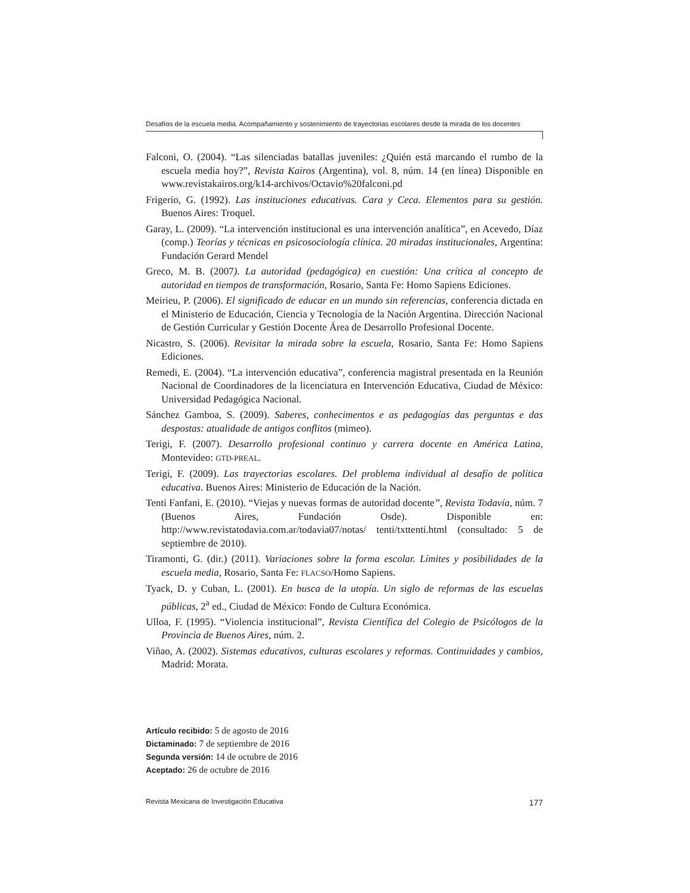Desafíos de la escuela media. Acompañamiento y sostenimiento de trayectorias escolares desde la mirada de los docentes
Falconi, O. (2004). “Las silenciadas batallas juveniles: ¿Quién está marcando el rumbo de la escuela media hoy?”, Revista Kairos (Argentina), vol. 8, núm. 14 (en línea) Disponible en www.revistakairos.org/k14-archivos/Octavio%20falconi.pd
Frigerio, G. (1992). Las instituciones educativas. Cara y Ceca. Elementos para su gestión. Buenos Aires: Troquel.
Garay, L. (2009). “La intervención institucional es una intervención analítica”, en Acevedo, Díaz (comp.) Teorías y técnicas en psicosociología clínica. 20 miradas institucionales, Argentina: Fundación Gerard Mendel
Greco, M. B. (2007). La autoridad (pedagógica) en cuestión: Una crítica al concepto de autoridad en tiempos de transformación, Rosario, Santa Fe: Homo Sapiens Ediciones.
Meirieu, P. (2006). El significado de educar en un mundo sin referencias, conferencia dictada en el Ministerio de Educación, Ciencia y Tecnología de la Nación Argentina. Dirección Nacional de Gestión Curricular y Gestión Docente Área de Desarrollo Profesional Docente.
Nicastro, S. (2006). Revisitar la mirada sobre la escuela, Rosario, Santa Fe: Homo Sapiens Ediciones.
Remedi, E. (2004). “La intervención educativa”, conferencia magistral presentada en la Reunión Nacional de Coordinadores de la licenciatura en Intervención Educativa, Ciudad de México: Universidad Pedagógica Nacional.
Sánchez Gamboa, S. (2009). Saberes, conhecimentos e as pedagogías das perguntas e das despostas: atualidade de antigos conflitos (mimeo).
Terigi, F. (2007). Desarrollo profesional continuo y carrera docente en América Latina, Montevideo: GTD-PREAL.
Terigi, F. (2009). Las trayectorias escolares. Del problema individual al desafío de política educativa. Buenos Aires: Ministerio de Educación de la Nación.
Tenti Fanfani, E. (2010). “Viejas y nuevas formas de autoridad docente”, Revista Todavía, núm. 7 (Buenos Aires, Fundación Osde). Disponible en: http://www.revistatodavia.com.ar/todavia07/notas/ tenti/txttenti.html (consultado: 5 de septiembre de 2010).
Tiramonti, G. (dir.) (2011). Variaciones sobre la forma escolar. Límites y posibilidades de la escuela media, Rosario, Santa Fe: FLACSO/Homo Sapiens.
Tyack, D. y Cuban, L. (2001). En busca de la utopía. Un siglo de reformas de las escuelas públicas, 2<sup>a</sup> ed., Ciudad de México: Fondo de Cultura Económica.
Ulloa, F. (1995). “Violencia institucional”, Revista Científica del Colegio de Psicólogos de la Provincia de Buenos Aires, núm. 2.
Viñao, A. (2002). Sistemas educativos, culturas escolares y reformas. Continuidades y cambios, Madrid: Morata.
Artículo recibido: 5 de agosto de 2016
Dictaminado: 7 de septiembre de 2016
Segunda versión: 14 de octubre de 2016
Aceptado: 26 de octubre de 2016
Revista Mexicana de Investigación Educativa 177